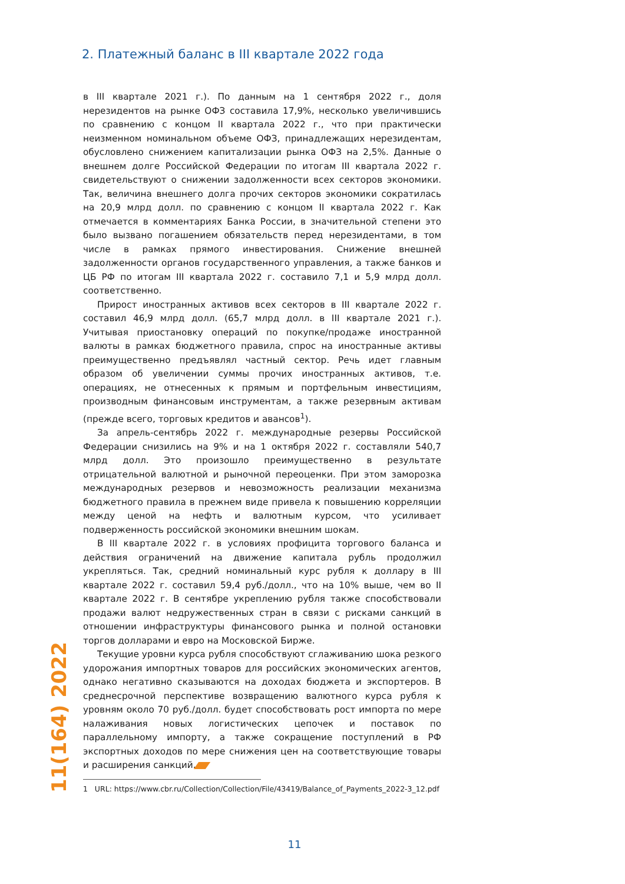2. Платежный баланс в III квартале 2022 года
в III квартале 2021 г.). По данным на 1 сентября 2022 г., доля нерезидентов на рынке ОФЗ составила 17,9%, несколько увеличившись по сравнению с концом II квартала 2022 г., что при практически неизменном номинальном объеме ОФЗ, принадлежащих нерезидентам, обусловлено снижением капитализации рынка ОФЗ на 2,5%. Данные о внешнем долге Российской Федерации по итогам III квартала 2022 г. свидетельствуют о снижении задолженности всех секторов экономики. Так, величина внешнего долга прочих секторов экономики сократилась на 20,9 млрд долл. по сравнению с концом II квартала 2022 г. Как отмечается в комментариях Банка России, в значительной степени это было вызвано погашением обязательств перед нерезидентами, в том числе в рамках прямого инвестирования. Снижение внешней задолженности органов государственного управления, а также банков и ЦБ РФ по итогам III квартала 2022 г. составило 7,1 и 5,9 млрд долл. соответственно.
Прирост иностранных активов всех секторов в III квартале 2022 г. составил 46,9 млрд долл. (65,7 млрд долл. в III квартале 2021 г.). Учитывая приостановку операций по покупке/продаже иностранной валюты в рамках бюджетного правила, спрос на иностранные активы преимущественно предъявлял частный сектор. Речь идет главным образом об увеличении суммы прочих иностранных активов, т.е. операциях, не отнесенных к прямым и портфельным инвестициям, производным финансовым инструментам, а также резервным активам (прежде всего, торговых кредитов и авансов<sup>1</sup>).
За апрель-сентябрь 2022 г. международные резервы Российской Федерации снизились на 9% и на 1 октября 2022 г. составляли 540,7 млрд долл. Это произошло преимущественно в результате отрицательной валютной и рыночной переоценки. При этом заморозка международных резервов и невозможность реализации механизма бюджетного правила в прежнем виде привела к повышению корреляции между ценой на нефть и валютным курсом, что усиливает подверженность российской экономики внешним шокам.
В III квартале 2022 г. в условиях профицита торгового баланса и действия ограничений на движение капитала рубль продолжил укрепляться. Так, средний номинальный курс рубля к доллару в III квартале 2022 г. составил 59,4 руб./долл., что на 10% выше, чем во II квартале 2022 г. В сентябре укреплению рубля также способствовали продажи валют недружественных стран в связи с рисками санкций в отношении инфраструктуры финансового рынка и полной остановки торгов долларами и евро на Московской Бирже.
Текущие уровни курса рубля способствуют сглаживанию шока резкого удорожания импортных товаров для российских экономических агентов, однако негативно сказываются на доходах бюджета и экспортеров. В среднесрочной перспективе возвращению валютного курса рубля к уровням около 70 руб./долл. будет способствовать рост импорта по мере налаживания новых логистических цепочек и поставок по параллельному импорту, а также сокращение поступлений в РФ экспортных доходов по мере снижения цен на соответствующие товары и расширения санкций.
11(164) 2022
1 URL: https://www.cbr.ru/Collection/Collection/File/43419/Balance_of_Payments_2022-3_12.pdf
11